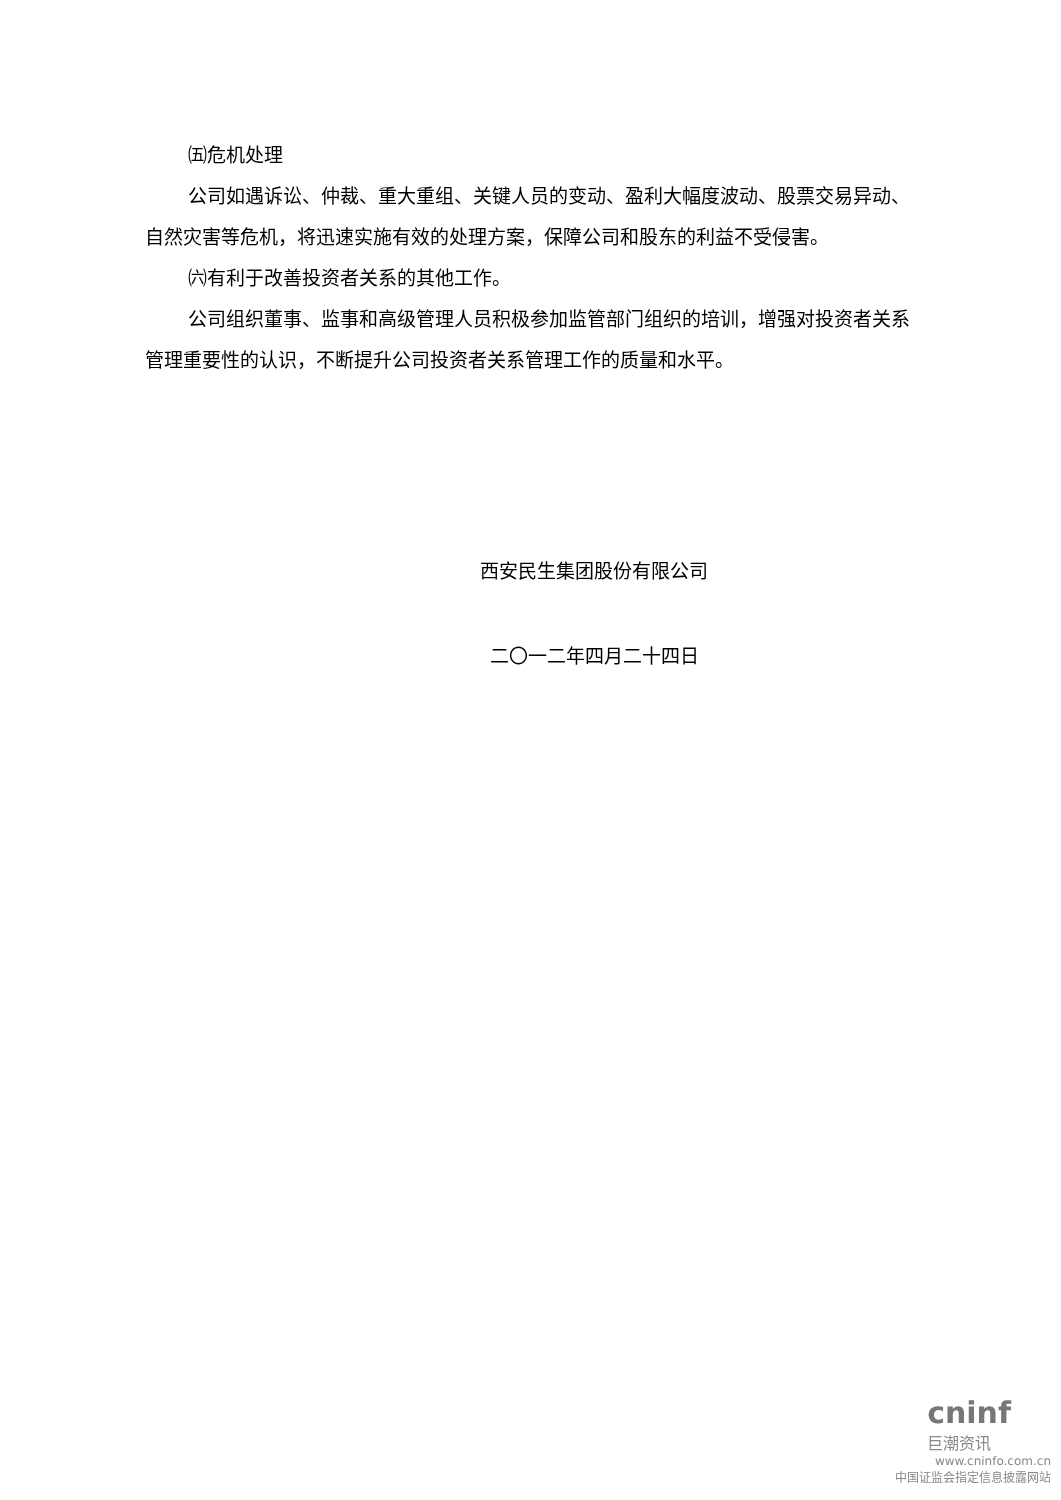㈤危机处理
公司如遇诉讼、仲裁、重大重组、关键人员的变动、盈利大幅度波动、股票交易异动、自然灾害等危机，将迅速实施有效的处理方案，保障公司和股东的利益不受侵害。
㈥有利于改善投资者关系的其他工作。
公司组织董事、监事和高级管理人员积极参加监管部门组织的培训，增强对投资者关系管理重要性的认识，不断提升公司投资者关系管理工作的质量和水平。
西安民生集团股份有限公司
二〇一二年四月二十四日
cninf
巨潮资讯
www.cninfo.com.cn
中国证监会指定信息披露网站